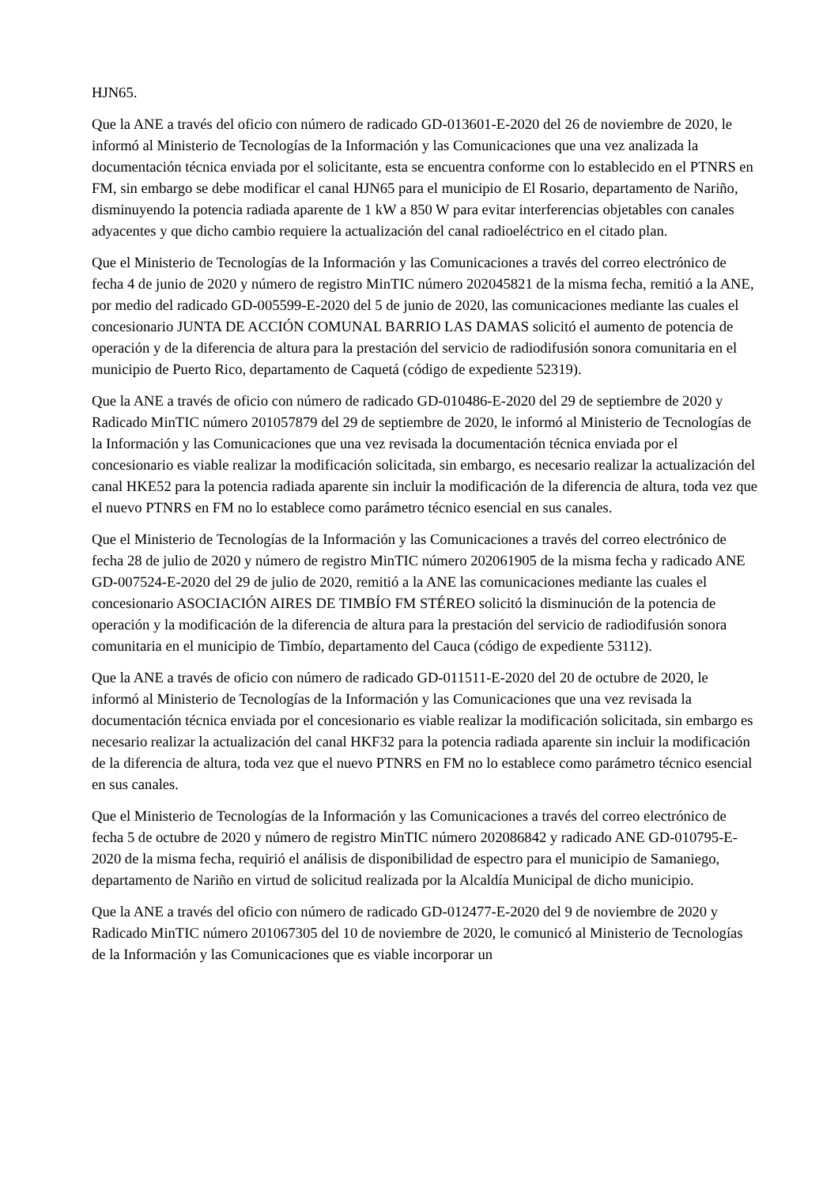HJN65.
Que la ANE a través del oficio con número de radicado GD-013601-E-2020 del 26 de noviembre de 2020, le informó al Ministerio de Tecnologías de la Información y las Comunicaciones que una vez analizada la documentación técnica enviada por el solicitante, esta se encuentra conforme con lo establecido en el PTNRS en FM, sin embargo se debe modificar el canal HJN65 para el municipio de El Rosario, departamento de Nariño, disminuyendo la potencia radiada aparente de 1 kW a 850 W para evitar interferencias objetables con canales adyacentes y que dicho cambio requiere la actualización del canal radioeléctrico en el citado plan.
Que el Ministerio de Tecnologías de la Información y las Comunicaciones a través del correo electrónico de fecha 4 de junio de 2020 y número de registro MinTIC número 202045821 de la misma fecha, remitió a la ANE, por medio del radicado GD-005599-E-2020 del 5 de junio de 2020, las comunicaciones mediante las cuales el concesionario JUNTA DE ACCIÓN COMUNAL BARRIO LAS DAMAS solicitó el aumento de potencia de operación y de la diferencia de altura para la prestación del servicio de radiodifusión sonora comunitaria en el municipio de Puerto Rico, departamento de Caquetá (código de expediente 52319).
Que la ANE a través de oficio con número de radicado GD-010486-E-2020 del 29 de septiembre de 2020 y Radicado MinTIC número 201057879 del 29 de septiembre de 2020, le informó al Ministerio de Tecnologías de la Información y las Comunicaciones que una vez revisada la documentación técnica enviada por el concesionario es viable realizar la modificación solicitada, sin embargo, es necesario realizar la actualización del canal HKE52 para la potencia radiada aparente sin incluir la modificación de la diferencia de altura, toda vez que el nuevo PTNRS en FM no lo establece como parámetro técnico esencial en sus canales.
Que el Ministerio de Tecnologías de la Información y las Comunicaciones a través del correo electrónico de fecha 28 de julio de 2020 y número de registro MinTIC número 202061905 de la misma fecha y radicado ANE GD-007524-E-2020 del 29 de julio de 2020, remitió a la ANE las comunicaciones mediante las cuales el concesionario ASOCIACIÓN AIRES DE TIMBÍO FM STÉREO solicitó la disminución de la potencia de operación y la modificación de la diferencia de altura para la prestación del servicio de radiodifusión sonora comunitaria en el municipio de Timbío, departamento del Cauca (código de expediente 53112).
Que la ANE a través de oficio con número de radicado GD-011511-E-2020 del 20 de octubre de 2020, le informó al Ministerio de Tecnologías de la Información y las Comunicaciones que una vez revisada la documentación técnica enviada por el concesionario es viable realizar la modificación solicitada, sin embargo es necesario realizar la actualización del canal HKF32 para la potencia radiada aparente sin incluir la modificación de la diferencia de altura, toda vez que el nuevo PTNRS en FM no lo establece como parámetro técnico esencial en sus canales.
Que el Ministerio de Tecnologías de la Información y las Comunicaciones a través del correo electrónico de fecha 5 de octubre de 2020 y número de registro MinTIC número 202086842 y radicado ANE GD-010795-E-2020 de la misma fecha, requirió el análisis de disponibilidad de espectro para el municipio de Samaniego, departamento de Nariño en virtud de solicitud realizada por la Alcaldía Municipal de dicho municipio.
Que la ANE a través del oficio con número de radicado GD-012477-E-2020 del 9 de noviembre de 2020 y Radicado MinTIC número 201067305 del 10 de noviembre de 2020, le comunicó al Ministerio de Tecnologías de la Información y las Comunicaciones que es viable incorporar un